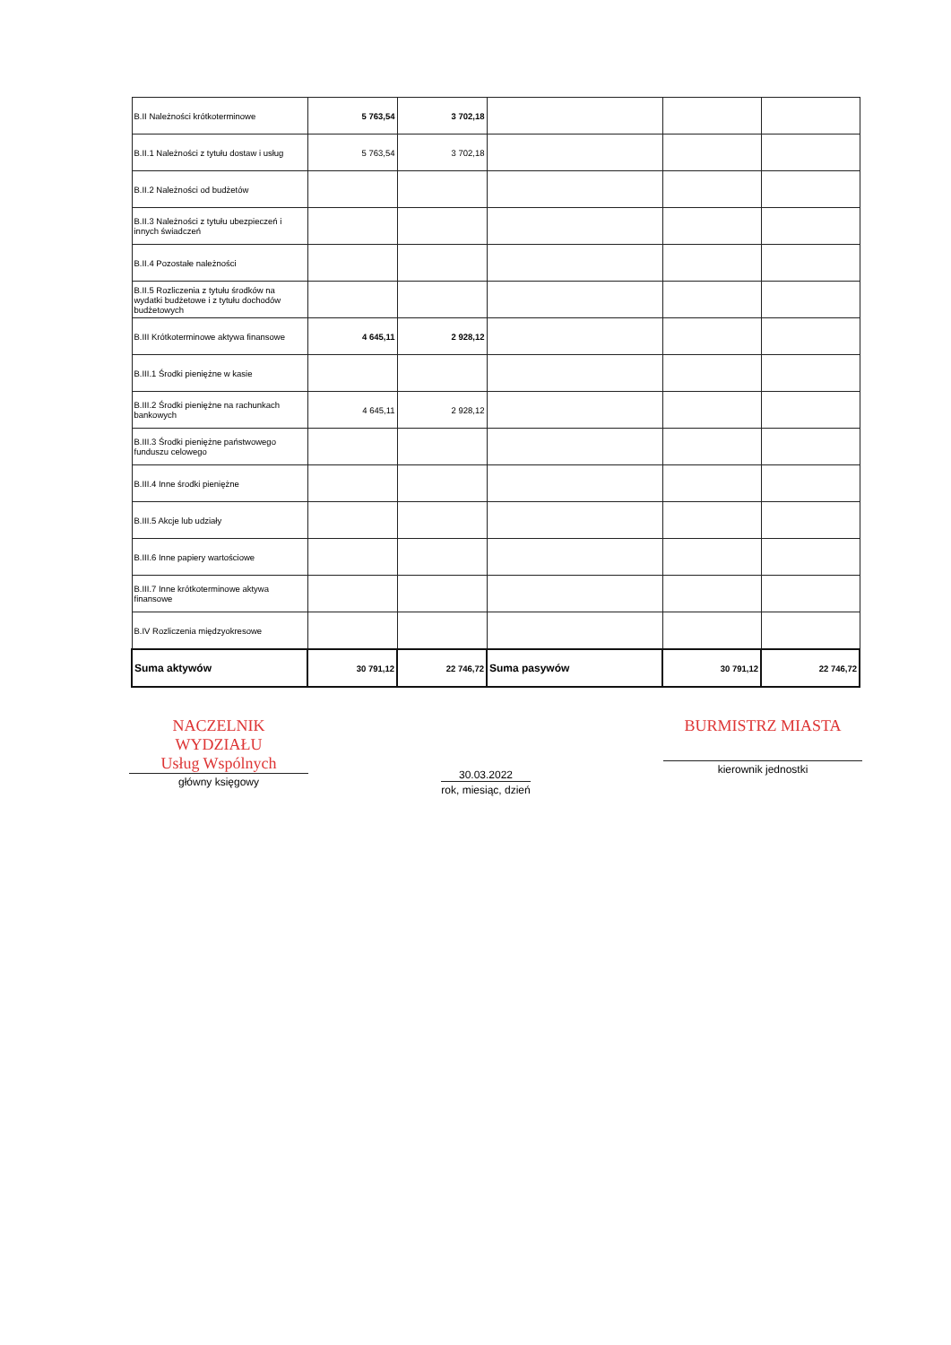| B.II Należności krótkoterminowe | 5 763,54 | 3 702,18 | | | |
| B.II.1 Należności z tytułu dostaw i usług | 5 763,54 | 3 702,18 | | | |
| B.II.2 Należności od budżetów | | | | | |
| B.II.3 Należności z tytułu ubezpieczeń i innych świadczeń | | | | | |
| B.II.4 Pozostałe należności | | | | | |
| B.II.5 Rozliczenia z tytułu środków na wydatki budżetowe i z tytułu dochodów budżetowych | | | | | |
| B.III Krótkoterminowe aktywa finansowe | 4 645,11 | 2 928,12 | | | |
| B.III.1 Środki pieniężne w kasie | | | | | |
| B.III.2 Środki pieniężne na rachunkach bankowych | 4 645,11 | 2 928,12 | | | |
| B.III.3 Środki pieniężne państwowego funduszu celowego | | | | | |
| B.III.4 Inne środki pieniężne | | | | | |
| B.III.5 Akcje lub udziały | | | | | |
| B.III.6 Inne papiery wartościowe | | | | | |
| B.III.7 Inne krótkoterminowe aktywa finansowe | | | | | |
| B.IV Rozliczenia międzyokresowe | | | | | |
| Suma aktywów | 30 791,12 | 22 746,72 | Suma pasywów | 30 791,12 | 22 746,72 |
NACZELNIK WYDZIAŁU
Usług Wspólnych
główny księgowy
30.03.2022
rok, miesiąc, dzień
BURMISTRZ MIASTA
kierownik jednostki